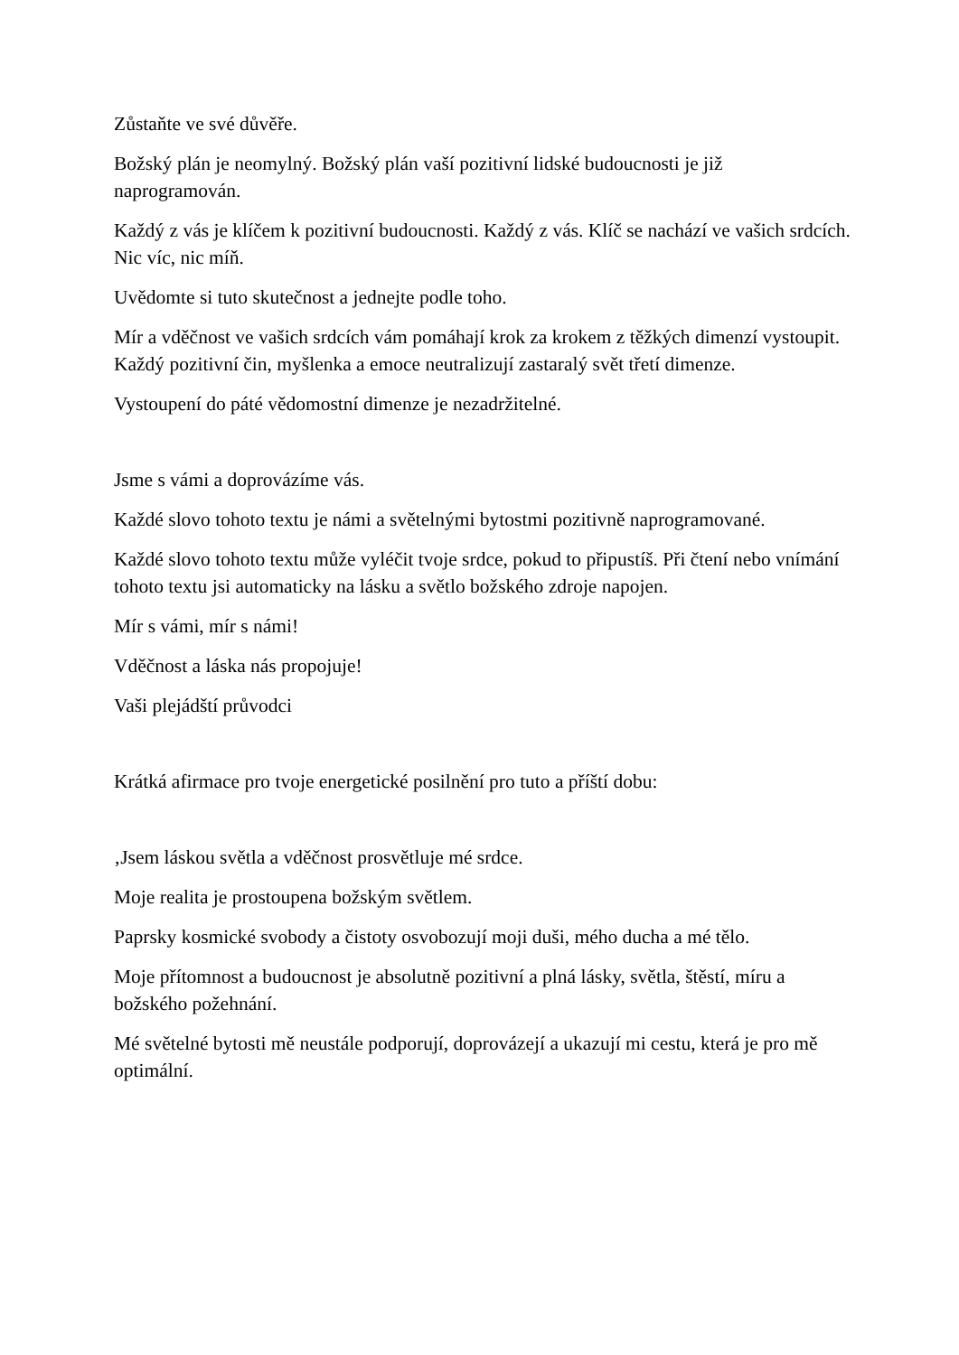Zůstaňte ve své důvěře.
Božský plán je neomylný. Božský plán vaší pozitivní lidské budoucnosti je již naprogramován.
Každý z vás je klíčem k pozitivní budoucnosti. Každý z vás. Klíč se nachází ve vašich srdcích. Nic víc, nic míň.
Uvědomte si tuto skutečnost a jednejte podle toho.
Mír a vděčnost ve vašich srdcích vám pomáhají krok za krokem z těžkých dimenzí vystoupit. Každý pozitivní čin, myšlenka a emoce neutralizují zastaralý svět třetí dimenze.
Vystoupení do páté vědomostní dimenze je nezadržitelné.
Jsme s vámi a doprovázíme vás.
Každé slovo tohoto textu je námi a světelnými bytostmi pozitivně naprogramované.
Každé slovo tohoto textu může vyléčit tvoje srdce, pokud to připustíš. Při čtení nebo vnímání tohoto textu jsi automaticky na lásku a světlo božského zdroje napojen.
Mír s vámi, mír s námi!
Vděčnost a láska nás propojuje!
Vaši plejádští průvodci
Krátká afirmace pro tvoje energetické posilnění pro tuto a příští dobu:
‚Jsem láskou světla a vděčnost prosvětluje mé srdce.
Moje realita je prostoupena božským světlem.
Paprsky kosmické svobody a čistoty osvobozují moji duši, mého ducha a mé tělo.
Moje přítomnost a budoucnost je absolutně pozitivní a plná lásky, světla, štěstí, míru a božského požehnání.
Mé světelné bytosti mě neustále podporují, doprovázejí a ukazují mi cestu, která je pro mě optimální.